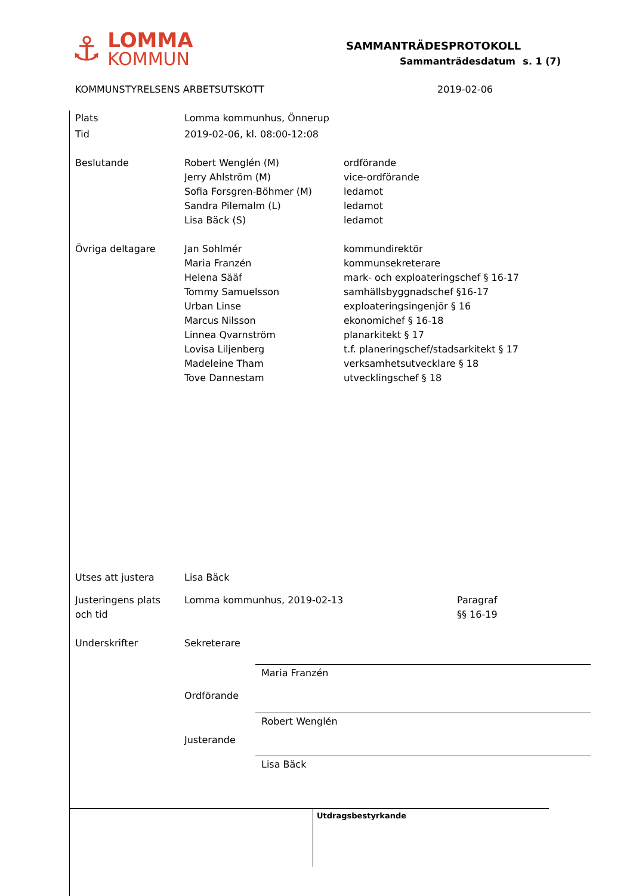⚓
LOMMA
KOMMUN
SAMMANTRÄDESPROTOKOLL
Sammanträdesdatum s. 1 (7)
KOMMUNSTYRELSENS ARBETSUTSKOTT 2019-02-06
Plats Lomma kommunhus, Önnerup
Tid 2019-02-06, kl. 08:00-12:08
Beslutande Robert Wenglén (M)
Jerry Ahlström (M)
Sofia Forsgren-Böhmer (M)
Sandra Pilemalm (L)
Lisa Bäck (S)
ordförande
vice-ordförande
ledamot
ledamot
ledamot
Övriga deltagare Jan Sohlmér
Maria Franzén
Helena Sääf
Tommy Samuelsson
Urban Linse
Marcus Nilsson
Linnea Qvarnström
Lovisa Liljenberg
Madeleine Tham
Tove Dannestam
kommundirektör
kommunsekreterare
mark- och exploateringschef § 16-17
samhällsbyggnadschef §16-17
exploateringsingenjör § 16
ekonomichef § 16-18
planarkitekt § 17
t.f. planeringschef/stadsarkitekt § 17
verksamhetsutvecklare § 18
utvecklingschef § 18
Utses att justera Lisa Bäck
Justeringens plats
och tid
Lomma kommunhus, 2019-02-13 Paragraf
§§ 16-19
Underskrifter Sekreterare
Ordförande
Justerande
Maria Franzén
Robert Wenglén
Lisa Bäck
Utdragsbestyrkande